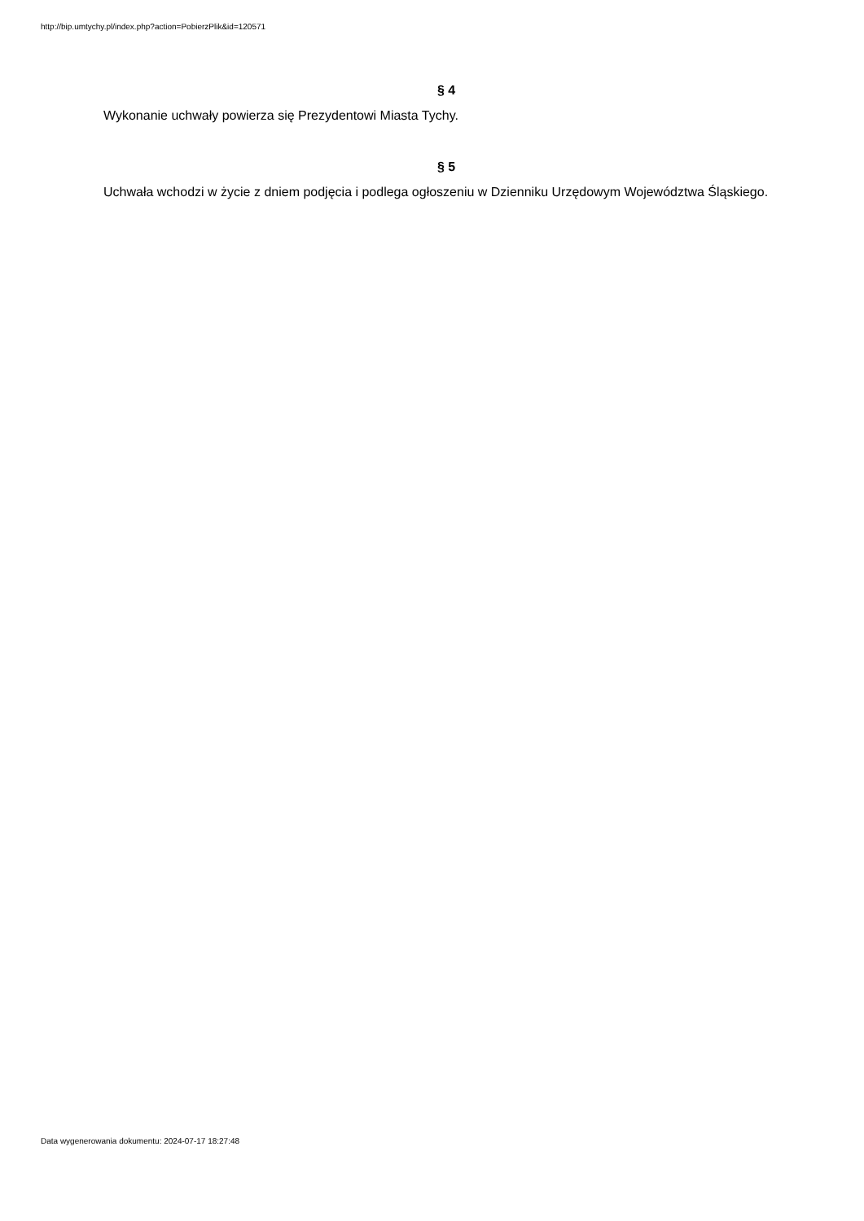http://bip.umtychy.pl/index.php?action=PobierzPlik&id=120571
§ 4
Wykonanie uchwały powierza się Prezydentowi Miasta Tychy.
§ 5
Uchwała wchodzi w życie z dniem podjęcia i podlega ogłoszeniu w Dzienniku Urzędowym Województwa Śląskiego.
Data wygenerowania dokumentu: 2024-07-17 18:27:48